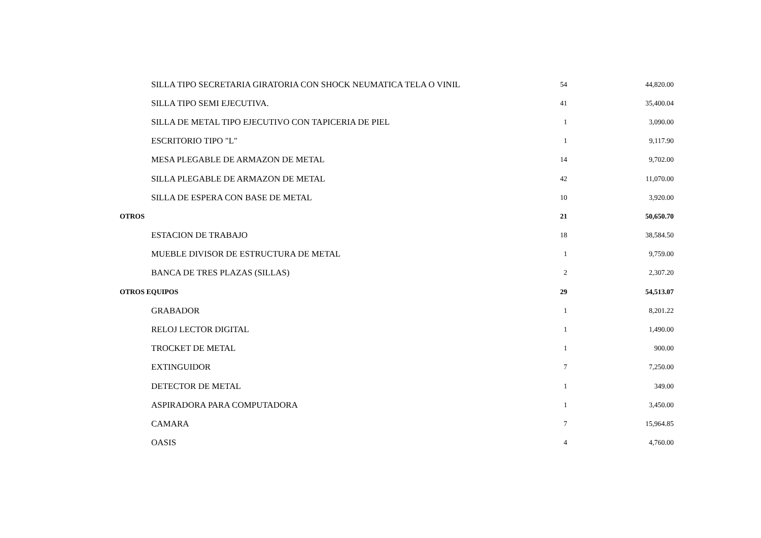| SILLA TIPO SECRETARIA GIRATORIA CON SHOCK NEUMATICA TELA O VINIL | 54 | 44,820.00 |
| SILLA TIPO SEMI EJECUTIVA. | 41 | 35,400.04 |
| SILLA DE METAL TIPO EJECUTIVO CON TAPICERIA DE PIEL | 1 | 3,090.00 |
| ESCRITORIO TIPO "L" | 1 | 9,117.90 |
| MESA PLEGABLE DE ARMAZON DE METAL | 14 | 9,702.00 |
| SILLA PLEGABLE DE ARMAZON DE METAL | 42 | 11,070.00 |
| SILLA DE ESPERA CON BASE DE METAL | 10 | 3,920.00 |
| OTROS | 21 | 50,650.70 |
| ESTACION DE TRABAJO | 18 | 38,584.50 |
| MUEBLE DIVISOR DE ESTRUCTURA DE METAL | 1 | 9,759.00 |
| BANCA DE TRES PLAZAS (SILLAS) | 2 | 2,307.20 |
| OTROS EQUIPOS | 29 | 54,513.07 |
| GRABADOR | 1 | 8,201.22 |
| RELOJ LECTOR DIGITAL | 1 | 1,490.00 |
| TROCKET DE METAL | 1 | 900.00 |
| EXTINGUIDOR | 7 | 7,250.00 |
| DETECTOR DE METAL | 1 | 349.00 |
| ASPIRADORA PARA COMPUTADORA | 1 | 3,450.00 |
| CAMARA | 7 | 15,964.85 |
| OASIS | 4 | 4,760.00 |